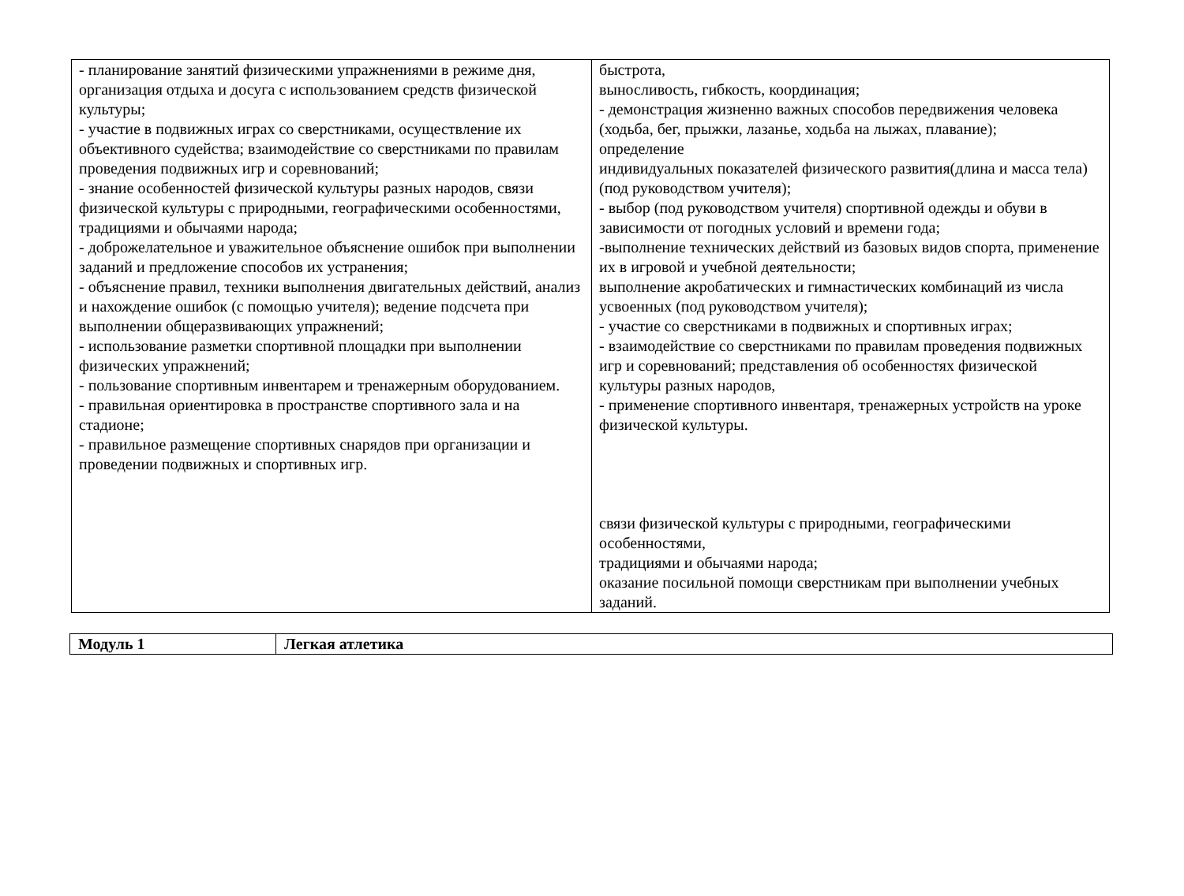| - планирование занятий физическими упражнениями в режиме дня, организация отдыха и досуга с использованием средств физической культуры; - участие в подвижных играх со сверстниками, осуществление их объективного судейства; взаимодействие со сверстниками по правилам проведения подвижных игр и соревнований; - знание особенностей физической культуры разных народов, связи физической культуры с природными, географическими особенностями, традициями и обычаями народа; - доброжелательное и уважительное объяснение ошибок при выполнении заданий и предложение способов их устранения; - объяснение правил, техники выполнения двигательных действий, анализ и нахождение ошибок (с помощью учителя); ведение подсчета при выполнении общеразвивающих упражнений; - использование разметки спортивной площадки при выполнении физических упражнений; - пользование спортивным инвентарем и тренажерным оборудованием. - правильная ориентировка в пространстве спортивного зала и на стадионе; - правильное размещение спортивных снарядов при организации и проведении подвижных и спортивных игр. | быстрота, выносливость, гибкость, координация; - демонстрация жизненно важных способов передвижения человека (ходьба, бег, прыжки, лазанье, ходьба на лыжах, плавание); определение индивидуальных показателей физического развития(длина и масса тела) (под руководством учителя); - выбор (под руководством учителя) спортивной одежды и обуви в зависимости от погодных условий и времени года; -выполнение технических действий из базовых видов спорта, применение их в игровой и учебной деятельности; выполнение акробатических и гимнастических комбинаций из числа усвоенных (под руководством учителя); - участие со сверстниками в подвижных и спортивных играх; - взаимодействие со сверстниками по правилам проведения подвижных игр и соревнований; представления об особенностях физической культуры разных народов, - применение спортивного инвентаря, тренажерных устройств на уроке физической культуры. связи физической культуры с природными, географическими особенностями, традициями и обычаями народа; оказание посильной помощи сверстникам при выполнении учебных заданий. |
| Модуль 1 | Легкая атлетика |